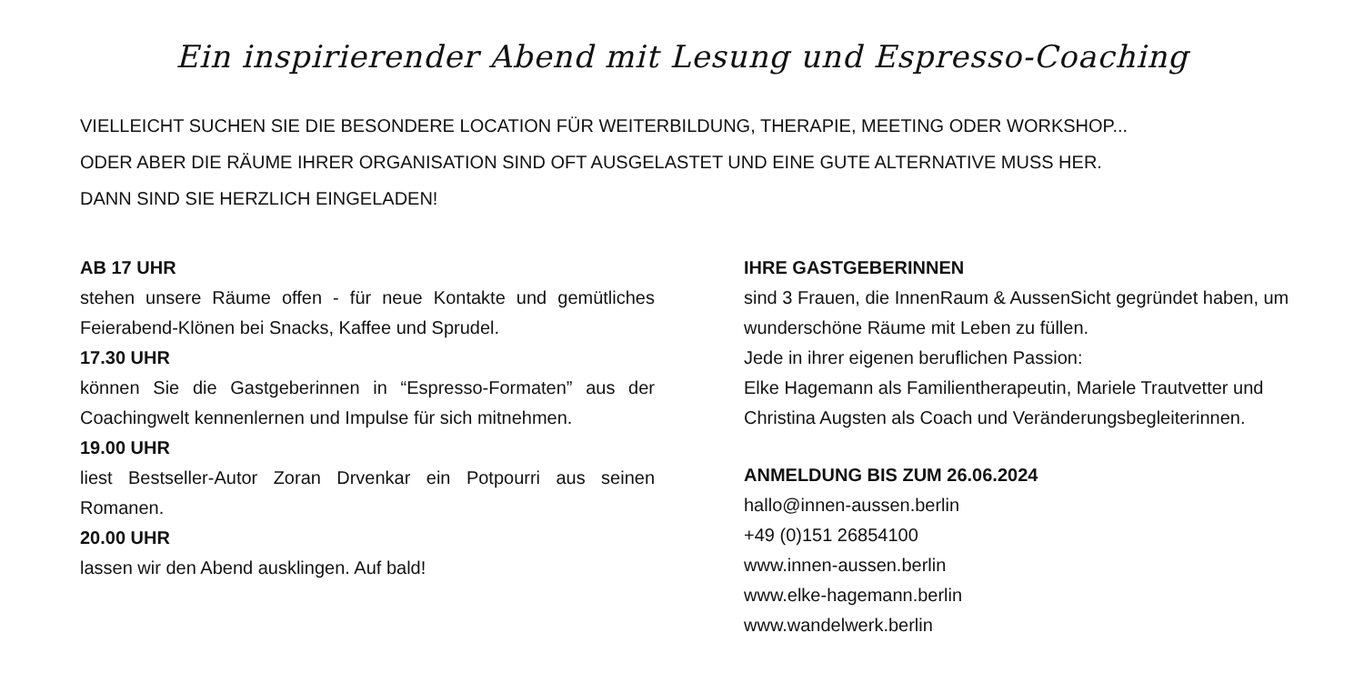Ein inspirierender Abend mit Lesung und Espresso-Coaching
VIELLEICHT SUCHEN SIE DIE BESONDERE LOCATION FÜR WEITERBILDUNG, THERAPIE, MEETING ODER WORKSHOP...
ODER ABER DIE RÄUME IHRER ORGANISATION SIND OFT AUSGELASTET UND EINE GUTE ALTERNATIVE MUSS HER.
DANN SIND SIE HERZLICH EINGELADEN!
AB 17 UHR
stehen unsere Räume offen - für neue Kontakte und gemütliches Feierabend-Klönen bei Snacks, Kaffee und Sprudel.
17.30 UHR
können Sie die Gastgeberinnen in “Espresso-Formaten” aus der Coachingwelt kennenlernen und Impulse für sich mitnehmen.
19.00 UHR
liest Bestseller-Autor Zoran Drvenkar ein Potpourri aus seinen Romanen.
20.00 UHR
lassen wir den Abend ausklingen. Auf bald!
IHRE GASTGEBERINNEN
sind 3 Frauen, die InnenRaum & AussenSicht gegründet haben, um wunderschöne Räume mit Leben zu füllen.
Jede in ihrer eigenen beruflichen Passion:
Elke Hagemann als Familientherapeutin, Mariele Trautvetter und Christina Augsten als Coach und Veränderungsbegleiterinnen.
ANMELDUNG BIS ZUM 26.06.2024
hallo@innen-aussen.berlin
+49 (0)151 26854100
www.innen-aussen.berlin
www.elke-hagemann.berlin
www.wandelwerk.berlin